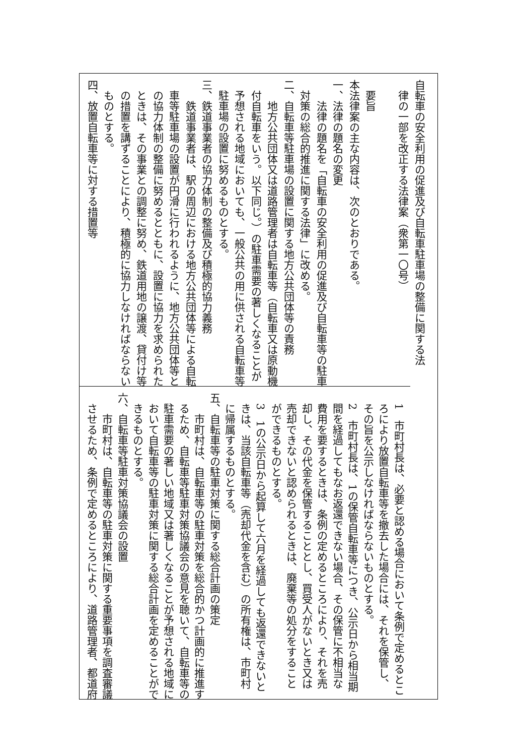自転車の安全利用の促進及び自転車駐車場の整備に関する法
　律の一部を改正する法律案（衆第一〇号）
　
　要旨
本法律案の主な内容は、次のとおりである。
一、法律の題名の変更
　　法律の題名を「自転車の安全利用の促進及び自転車等の駐車
　対策の総合的推進に関する法律」に改める。
二、自転車等駐車場の設置に関する地方公共団体等の責務
　　地方公共団体又は道路管理者は自転車等（自転車又は原動機
　付自転車をいう。以下同じ。）の駐車需要の著しくなることが
　予想される地域においても、一般公共の用に供される自転車等
　駐車場の設置に努めるものとする。
三、鉄道事業者の協力体制の整備及び積極的協力義務
　　鉄道事業者は、駅の周辺における地方公共団体等による自転
　車等駐車場の設置が円滑に行われるように、地方公共団体等と
　の協力体制の整備に努めるとともに、設置に協力を求められた
　ときは、その事業との調整に努め、鉄道用地の譲渡、貸付け等
　の措置を講ずることにより、積極的に協力しなければならない
　ものとする。
四、放置自転車等に対する措置等
　1　市町村長は、必要と認める場合において条例で定めるとこ
　ろにより放置自転車等を撤去した場合には、それを保管し、
　その旨を公示しなければならないものとする。
　2　市町村長は、1の保管自転車等につき、公示日から相当期
　間を経過してもなお返還できない場合、その保管に不相当な
　費用を要するときは、条例の定めるところにより、それを売
　却し、その代金を保管することとし、買受人がないとき又は
　売却できないと認められるときは、廃棄等の処分をすること
　ができるものとする。
　3　1の公示日から起算して六月を経過しても返還できないと
　きは、当該自転車等（売却代金を含む）の所有権は、市町村
　に帰属するものとする。
五、自転車等の駐車対策に関する総合計画の策定
　　市町村は、自転車等の駐車対策を総合的かつ計画的に推進す
　るため、自転車等駐車対策協議会の意見を聴いて、自転車等の
　駐車需要の著しい地域又は著しくなることが予想される地域に
　おいて自転車等の駐車対策に関する総合計画を定めることがで
　きるものとする。
六、自転車等駐車対策協議会の設置
　　市町村は、自転車等の駐車対策に関する重要事項を調査審議
　させるため、条例で定めるところにより、道路管理者、都道府